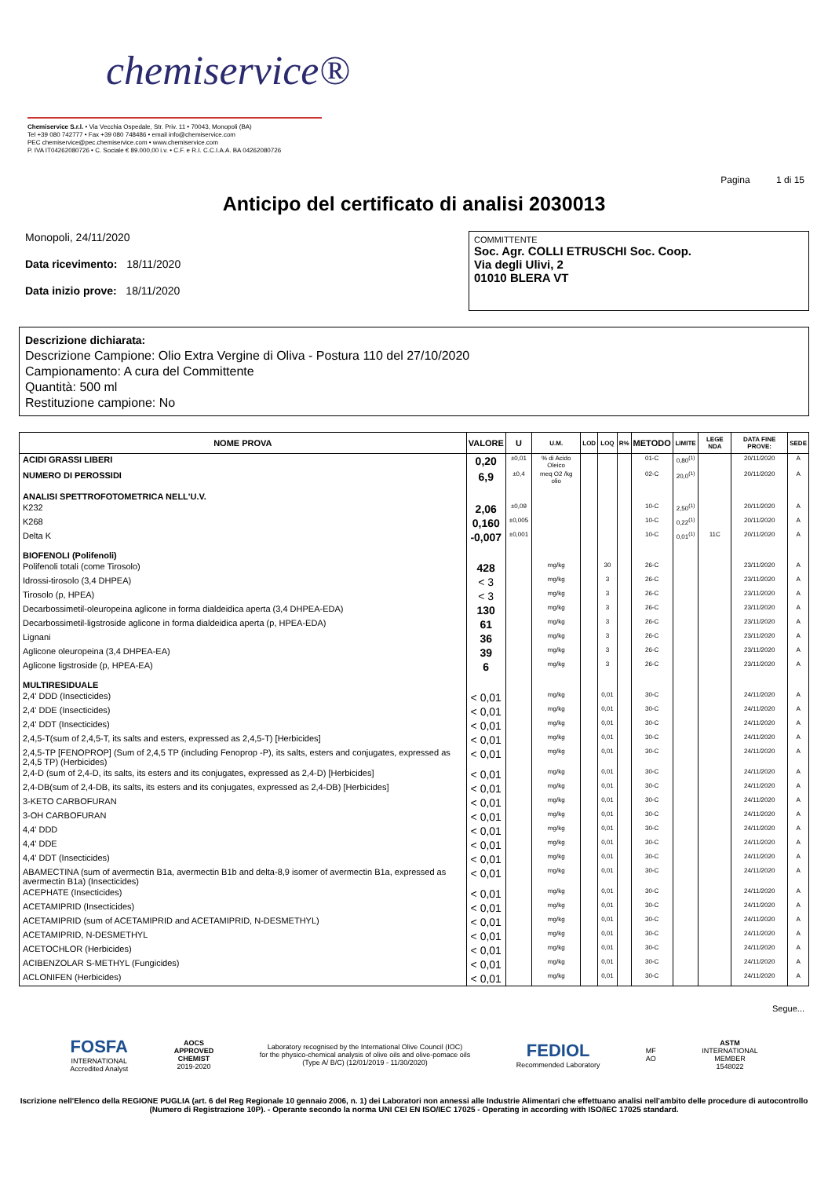chemiservice®
Chemiservice S.r.l. • Via Vecchia Ospedale, Str. Priv. 11 • 70043, Monopoli (BA)
Tel +39 080 742777 • Fax +39 080 748486 • email info@chemiservice.com
PEC chemiservice@pec.chemiservice.com • www.chemiservice.com
P. IVA IT04262080726 • C. Sociale € 89.000,00 i.v. • C.F. e R.I. C.C.I.A.A. BA 04262080726
Pagina 1 di 15
Anticipo del certificato di analisi 2030013
Monopoli, 24/11/2020
Data ricevimento: 18/11/2020
Data inizio prove: 18/11/2020
COMMITTENTE
Soc. Agr. COLLI ETRUSCHI Soc. Coop.
Via degli Ulivi, 2
01010 BLERA VT
Descrizione dichiarata:
Descrizione Campione: Olio Extra Vergine di Oliva - Postura 110 del 27/10/2020
Campionamento: A cura del Committente
Quantità: 500 ml
Restituzione campione: No
| NOME PROVA | VALORE | U | U.M. | LOD | LOQ | R% | METODO | LIMITE | LEGE NDA | DATA FINE PROVE: | SEDE |
| --- | --- | --- | --- | --- | --- | --- | --- | --- | --- | --- | --- |
| ACIDI GRASSI LIBERI | 0,20 | ±0,01 | % di Acido Oleico | | | | 01-C | 0,80<sup>(1)</sup> | | 20/11/2020 | A |
| NUMERO DI PEROSSIDI | 6,9 | ±0,4 | meq O2 /kg olio | | | | 02-C | 20,0<sup>(1)</sup> | | 20/11/2020 | A |
| ANALISI SPETTROFOTOMETRICA NELL'U.V. | | | | | | | | | | | |
| K232 | 2,06 | ±0,09 | | | | | 10-C | 2,50<sup>(1)</sup> | | 20/11/2020 | A |
| K268 | 0,160 | ±0,005 | | | | | 10-C | 0,22<sup>(1)</sup> | | 20/11/2020 | A |
| Delta K | -0,007 | ±0,001 | | | | | 10-C | 0,01<sup>(1)</sup> | 11C | 20/11/2020 | A |
| BIOFENOLI (Polifenoli) | | | | | | | | | | | |
| Polifenoli totali (come Tirosolo) | 428 | | mg/kg | | 30 | | 26-C | | | 23/11/2020 | A |
| Idrossi-tirosolo (3,4 DHPEA) | < 3 | | mg/kg | | 3 | | 26-C | | | 23/11/2020 | A |
| Tirosolo (p, HPEA) | < 3 | | mg/kg | | 3 | | 26-C | | | 23/11/2020 | A |
| Decarbossimetil-oleuropeina aglicone in forma dialdeidica aperta (3,4 DHPEA-EDA) | 130 | | mg/kg | | 3 | | 26-C | | | 23/11/2020 | A |
| Decarbossimetil-ligstroside aglicone in forma dialdeidica aperta (p, HPEA-EDA) | 61 | | mg/kg | | 3 | | 26-C | | | 23/11/2020 | A |
| Lignani | 36 | | mg/kg | | 3 | | 26-C | | | 23/11/2020 | A |
| Aglicone oleuropeina (3,4 DHPEA-EA) | 39 | | mg/kg | | 3 | | 26-C | | | 23/11/2020 | A |
| Aglicone ligstroside (p, HPEA-EA) | 6 | | mg/kg | | 3 | | 26-C | | | 23/11/2020 | A |
| MULTIRESIDUALE | | | | | | | | | | | |
| 2,4' DDD (Insecticides) | < 0,01 | | mg/kg | | 0,01 | | 30-C | | | 24/11/2020 | A |
| 2,4' DDE (Insecticides) | < 0,01 | | mg/kg | | 0,01 | | 30-C | | | 24/11/2020 | A |
| 2,4' DDT (Insecticides) | < 0,01 | | mg/kg | | 0,01 | | 30-C | | | 24/11/2020 | A |
| 2,4,5-T(sum of 2,4,5-T, its salts and esters, expressed as 2,4,5-T) [Herbicides] | < 0,01 | | mg/kg | | 0,01 | | 30-C | | | 24/11/2020 | A |
| 2,4,5-TP [FENOPROP] (Sum of 2,4,5 TP (including Fenoprop -P), its salts, esters and conjugates, expressed as 2,4,5 TP) (Herbicides) | < 0,01 | | mg/kg | | 0,01 | | 30-C | | | 24/11/2020 | A |
| 2,4-D (sum of 2,4-D, its salts, its esters and its conjugates, expressed as 2,4-D) [Herbicides] | < 0,01 | | mg/kg | | 0,01 | | 30-C | | | 24/11/2020 | A |
| 2,4-DB(sum of 2,4-DB, its salts, its esters and its conjugates, expressed as 2,4-DB) [Herbicides] | < 0,01 | | mg/kg | | 0,01 | | 30-C | | | 24/11/2020 | A |
| 3-KETO CARBOFURAN | < 0,01 | | mg/kg | | 0,01 | | 30-C | | | 24/11/2020 | A |
| 3-OH CARBOFURAN | < 0,01 | | mg/kg | | 0,01 | | 30-C | | | 24/11/2020 | A |
| 4,4' DDD | < 0,01 | | mg/kg | | 0,01 | | 30-C | | | 24/11/2020 | A |
| 4,4' DDE | < 0,01 | | mg/kg | | 0,01 | | 30-C | | | 24/11/2020 | A |
| 4,4' DDT (Insecticides) | < 0,01 | | mg/kg | | 0,01 | | 30-C | | | 24/11/2020 | A |
| ABAMECTINA (sum of avermectin B1a, avermectin B1b and delta-8,9 isomer of avermectin B1a, expressed as avermectin B1a) (Insecticides) | < 0,01 | | mg/kg | | 0,01 | | 30-C | | | 24/11/2020 | A |
| ACEPHATE (Insecticides) | < 0,01 | | mg/kg | | 0,01 | | 30-C | | | 24/11/2020 | A |
| ACETAMIPRID (Insecticides) | < 0,01 | | mg/kg | | 0,01 | | 30-C | | | 24/11/2020 | A |
| ACETAMIPRID (sum of ACETAMIPRID and ACETAMIPRID, N-DESMETHYL) | < 0,01 | | mg/kg | | 0,01 | | 30-C | | | 24/11/2020 | A |
| ACETAMIPRID, N-DESMETHYL | < 0,01 | | mg/kg | | 0,01 | | 30-C | | | 24/11/2020 | A |
| ACETOCHLOR (Herbicides) | < 0,01 | | mg/kg | | 0,01 | | 30-C | | | 24/11/2020 | A |
| ACIBENZOLAR S-METHYL (Fungicides) | < 0,01 | | mg/kg | | 0,01 | | 30-C | | | 24/11/2020 | A |
| ACLONIFEN (Herbicides) | < 0,01 | | mg/kg | | 0,01 | | 30-C | | | 24/11/2020 | A |
Segue...
FOSFA
INTERNATIONAL
Accredited Analyst
AOCS
APPROVED
CHEMIST
2019-2020
Laboratory recognised by the International Olive Council (IOC)
for the physico-chemical analysis of olive oils and olive-pomace oils
(Type A/ B/C) (12/01/2019 - 11/30/2020)
FEDIOL
Recommended Laboratory
MF
AO
ASTM
INTERNATIONAL
MEMBER
1548022
Iscrizione nell'Elenco della REGIONE PUGLIA (art. 6 del Reg Regionale 10 gennaio 2006, n. 1) dei Laboratori non annessi alle Industrie Alimentari che effettuano analisi nell'ambito delle procedure di autocontrollo (Numero di Registrazione 10P). - Operante secondo la norma UNI CEI EN ISO/IEC 17025 - Operating in according with ISO/IEC 17025 standard.